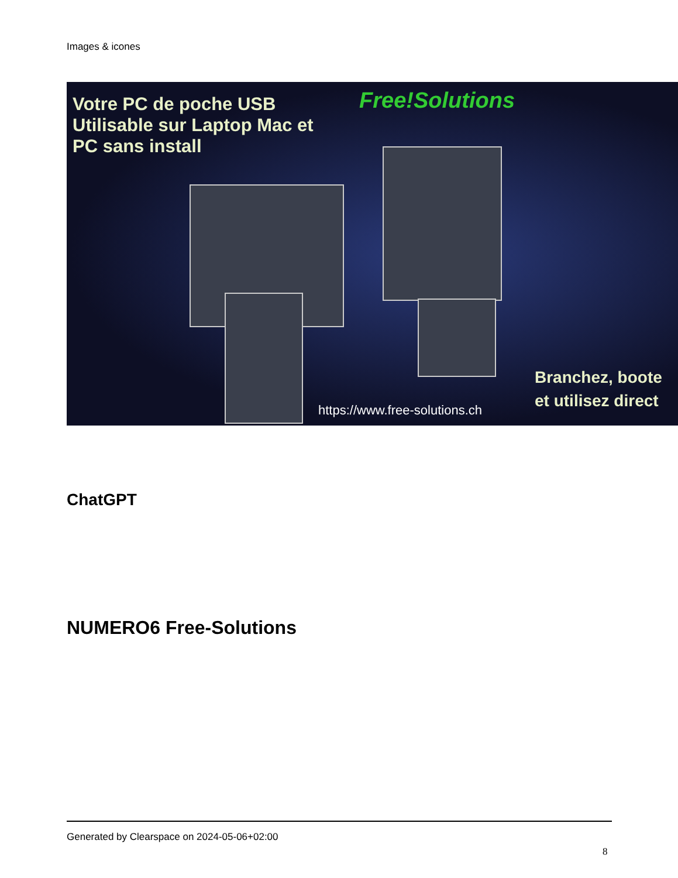Images & icones
Votre PC de poche USB
Utilisable sur Laptop Mac et
PC sans install
Free!Solutions
Branchez, boote
et utilisez direct
https://www.free-solutions.ch
ChatGPT
NUMERO6 Free-Solutions
Generated by Clearspace on 2024-05-06+02:00
8